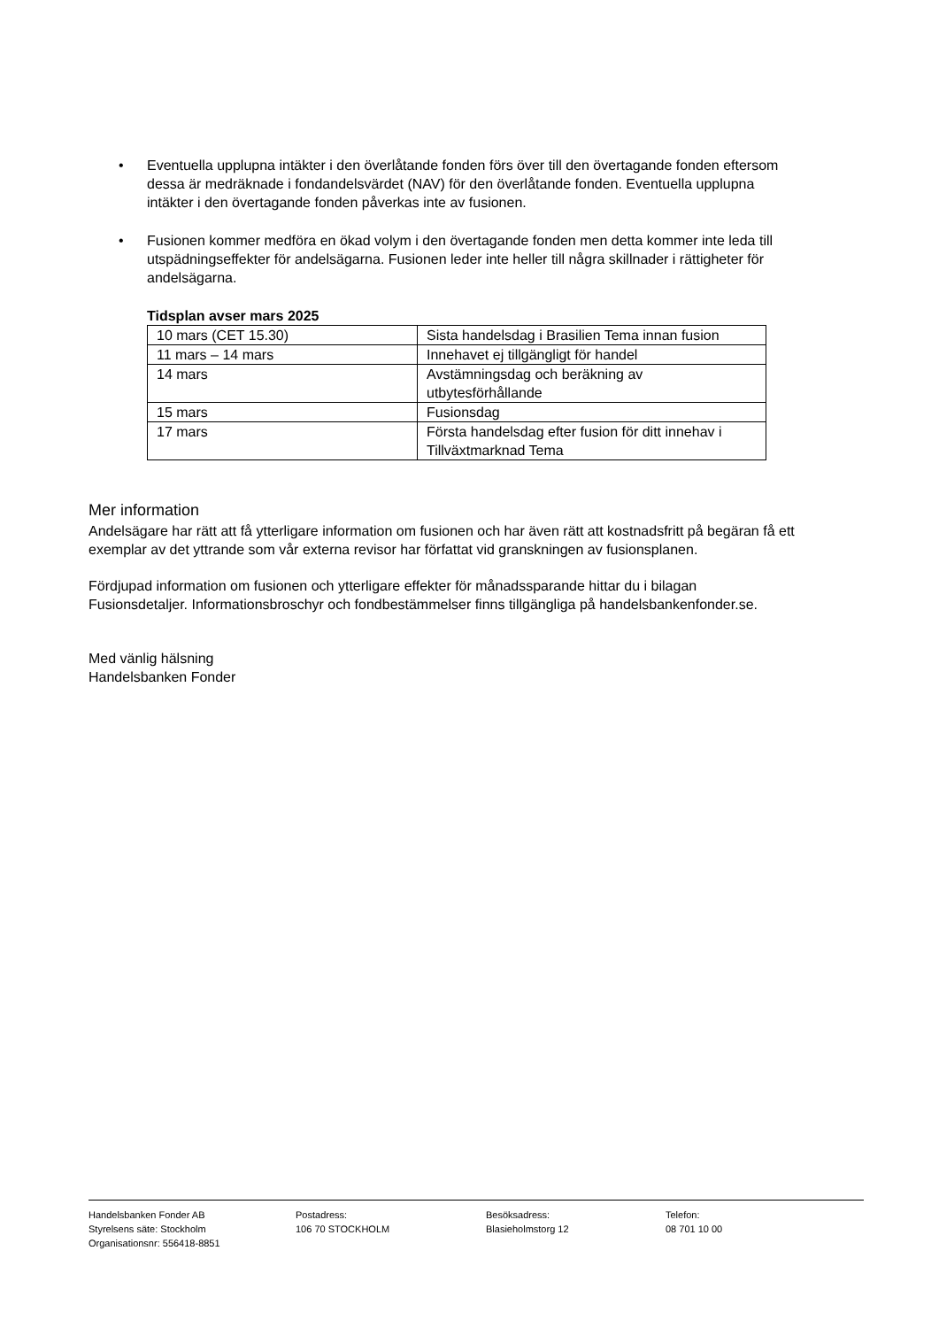• Eventuella upplupna intäkter i den överlåtande fonden förs över till den övertagande fonden eftersom dessa är medräknade i fondandelsvärdet (NAV) för den överlåtande fonden. Eventuella upplupna intäkter i den övertagande fonden påverkas inte av fusionen.
• Fusionen kommer medföra en ökad volym i den övertagande fonden men detta kommer inte leda till utspädningseffekter för andelsägarna. Fusionen leder inte heller till några skillnader i rättigheter för andelsägarna.
Tidsplan avser mars 2025
| 10 mars (CET 15.30) | Sista handelsdag i Brasilien Tema innan fusion |
| 11 mars – 14 mars | Innehavet ej tillgängligt för handel |
| 14 mars | Avstämningsdag och beräkning av utbytesförhållande |
| 15 mars | Fusionsdag |
| 17 mars | Första handelsdag efter fusion för ditt innehav i Tillväxtmarknad Tema |
Mer information
Andelsägare har rätt att få ytterligare information om fusionen och har även rätt att kostnadsfritt på begäran få ett exemplar av det yttrande som vår externa revisor har författat vid granskningen av fusionsplanen.
Fördjupad information om fusionen och ytterligare effekter för månadssparande hittar du i bilagan Fusionsdetaljer. Informationsbroschyr och fondbestämmelser finns tillgängliga på handelsbankenfonder.se.
Med vänlig hälsning
Handelsbanken Fonder
Handelsbanken Fonder AB
Styrelsens säte: Stockholm
Organisationsnr: 556418-8851
Postadress:
106 70 STOCKHOLM
Besöksadress:
Blasieholmstorg 12
Telefon:
08 701 10 00